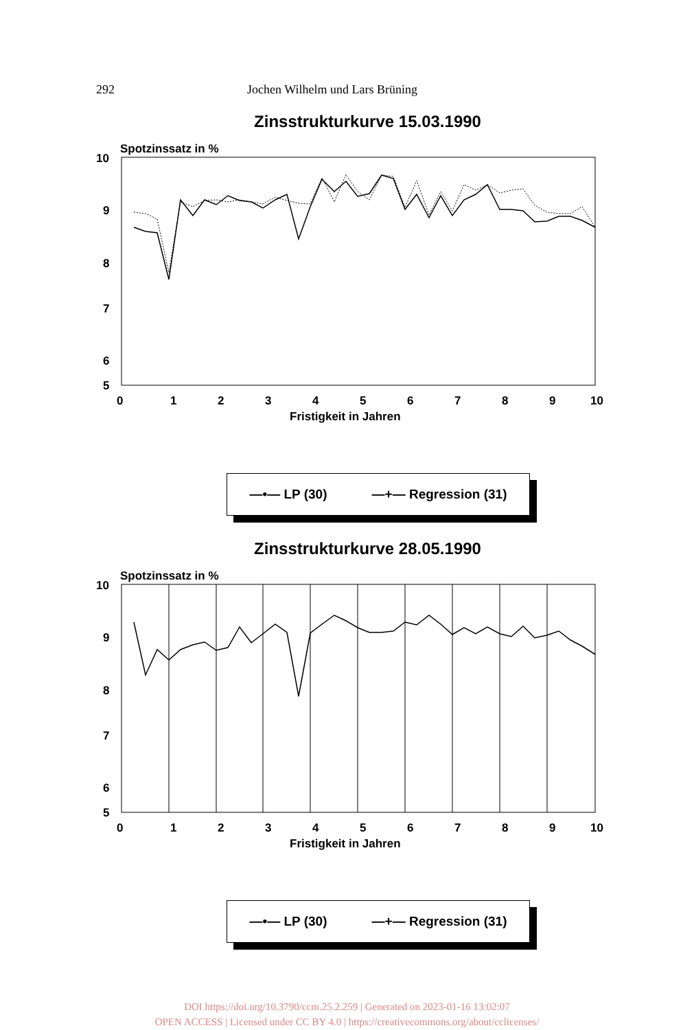292 Jochen Wilhelm und Lars Brüning
Zinsstrukturkurve 15.03.1990
Spotzinssatz in %
10
9
8
7
6
5
0
1
2
3
4
5
6
7
8
9
10
Fristigkeit in Jahren
—•— LP (30) —+— Regression (31)
Zinsstrukturkurve 28.05.1990
Spotzinssatz in %
10
9
8
7
6
5
0
1
2
3
4
5
6
7
8
9
10
Fristigkeit in Jahren
—•— LP (30) —+— Regression (31)
DOI https://doi.org/10.3790/ccm.25.2.259 | Generated on 2023-01-16 13:02:07
OPEN ACCESS | Licensed under CC BY 4.0 | https://creativecommons.org/about/cclicenses/